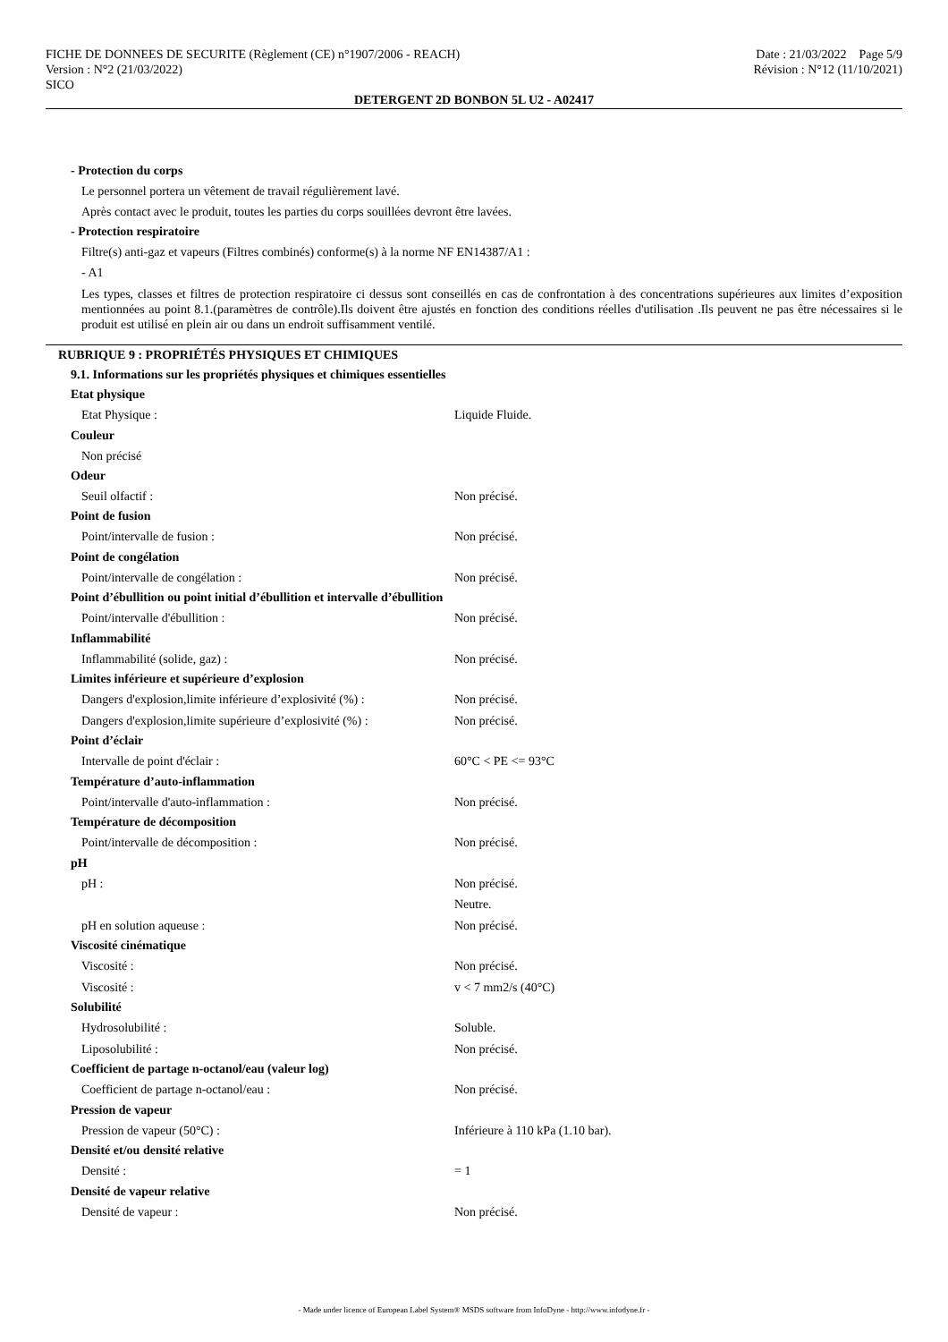FICHE DE DONNEES DE SECURITE (Règlement (CE) n°1907/2006 - REACH) Date : 21/03/2022 Page 5/9
Version : N°2 (21/03/2022) Révision : N°12 (11/10/2021)
SICO
DETERGENT 2D BONBON 5L U2 - A02417
- Protection du corps
Le personnel portera un vêtement de travail régulièrement lavé.
Après contact avec le produit, toutes les parties du corps souillées devront être lavées.
- Protection respiratoire
Filtre(s) anti-gaz et vapeurs (Filtres combinés) conforme(s) à la norme NF EN14387/A1 :
- A1
Les types, classes et filtres de protection respiratoire ci dessus sont conseillés en cas de confrontation à des concentrations supérieures aux limites d’exposition mentionnées au point 8.1.(paramètres de contrôle).Ils doivent être ajustés en fonction des conditions réelles d'utilisation .Ils peuvent ne pas être nécessaires si le produit est utilisé en plein air ou dans un endroit suffisamment ventilé.
RUBRIQUE 9 : PROPRIÉTÉS PHYSIQUES ET CHIMIQUES
9.1. Informations sur les propriétés physiques et chimiques essentielles
Etat physique
Etat Physique : Liquide Fluide.
Couleur
Non précisé
Odeur
Seuil olfactif : Non précisé.
Point de fusion
Point/intervalle de fusion : Non précisé.
Point de congélation
Point/intervalle de congélation : Non précisé.
Point d’ébullition ou point initial d’ébullition et intervalle d’ébullition
Point/intervalle d'ébullition : Non précisé.
Inflammabilité
Inflammabilité (solide, gaz) : Non précisé.
Limites inférieure et supérieure d’explosion
Dangers d'explosion,limite inférieure d’explosivité (%) : Non précisé.
Dangers d'explosion,limite supérieure d’explosivité (%) : Non précisé.
Point d’éclair
Intervalle de point d'éclair : 60°C < PE <= 93°C
Température d’auto-inflammation
Point/intervalle d'auto-inflammation : Non précisé.
Température de décomposition
Point/intervalle de décomposition : Non précisé.
pH
pH : Non précisé.
Neutre.
pH en solution aqueuse : Non précisé.
Viscosité cinématique
Viscosité : Non précisé.
Viscosité : v < 7 mm2/s (40°C)
Solubilité
Hydrosolubilité : Soluble.
Liposolubilité : Non précisé.
Coefficient de partage n-octanol/eau (valeur log)
Coefficient de partage n-octanol/eau : Non précisé.
Pression de vapeur
Pression de vapeur (50°C) : Inférieure à 110 kPa (1.10 bar).
Densité et/ou densité relative
Densité : = 1
Densité de vapeur relative
Densité de vapeur : Non précisé.
- Made under licence of European Label System® MSDS software from InfoDyne - http://www.infodyne.fr -